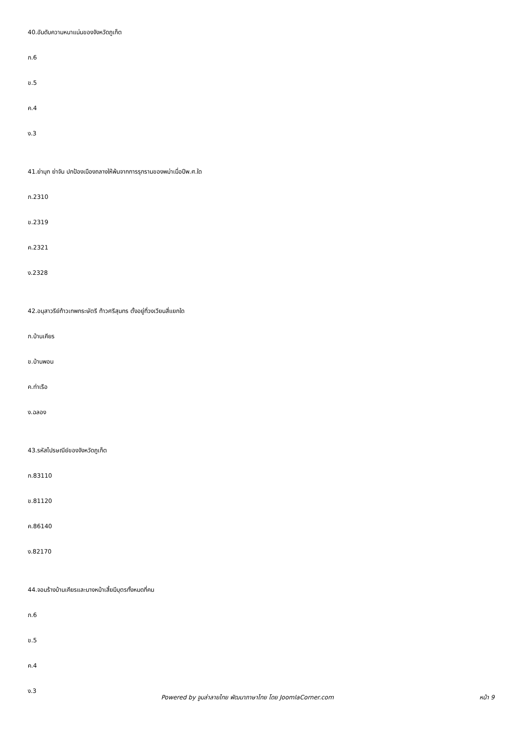40.อันดับความหนาแน่นของจังหวัดภูเก็ต
ก.6
ข.5
ค.4
ง.3
41.ย่ามุก ย่าจัน ปกป้องเมืองถลางให้พ้นจากการรุกรานของพม่าเมื่อปีพ.ศ.ใด
ก.2310
ข.2319
ค.2321
ง.2328
42.อนุสาวรีย์ท้าวเทพกระษัตรี ท้าวศรีสุนทร ตั้งอยู่ที่วงเวียนสี่แยกใด
ก.บ้านเคียร
ข.บ้านพอน
ค.ท่าเรือ
ง.ฉลอง
43.รหัสไปรษณีย์ของจังหวัดภูเก็ต
ก.83110
ข.81120
ค.86140
ง.82170
44.จอมร้างบ้านเคียรและนางหม้าเสี้ยมีบุตรทั้งหมดกี่คน
ก.6
ข.5
ค.4
ง.3
Powered by จูมล่าลายไทย พัฒนาภาษาไทย โดย JoomlaCorner.com หน้า 9